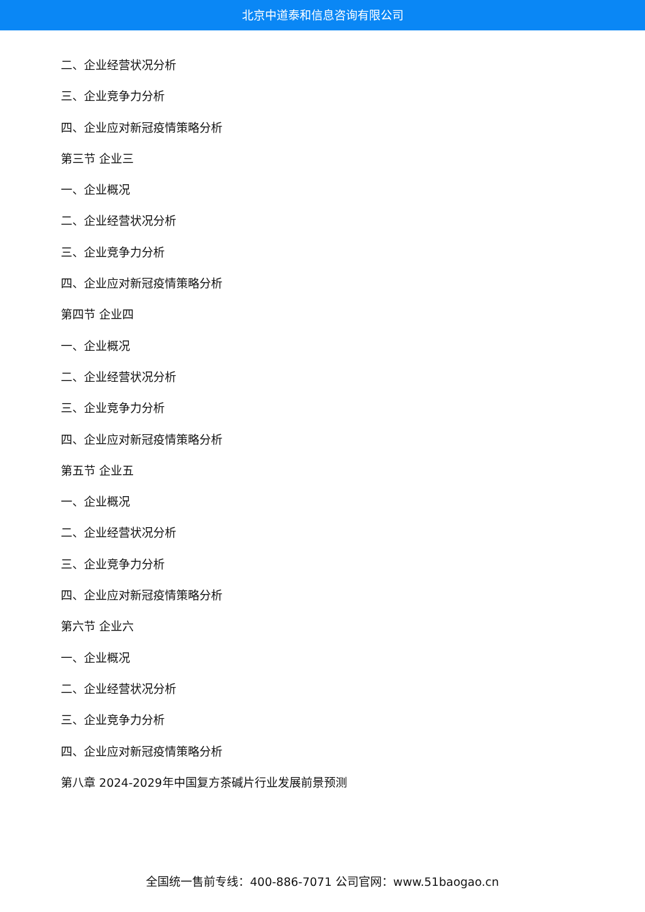北京中道泰和信息咨询有限公司
二、企业经营状况分析
三、企业竞争力分析
四、企业应对新冠疫情策略分析
第三节 企业三
一、企业概况
二、企业经营状况分析
三、企业竞争力分析
四、企业应对新冠疫情策略分析
第四节 企业四
一、企业概况
二、企业经营状况分析
三、企业竞争力分析
四、企业应对新冠疫情策略分析
第五节 企业五
一、企业概况
二、企业经营状况分析
三、企业竞争力分析
四、企业应对新冠疫情策略分析
第六节 企业六
一、企业概况
二、企业经营状况分析
三、企业竞争力分析
四、企业应对新冠疫情策略分析
第八章 2024-2029年中国复方茶碱片行业发展前景预测
全国统一售前专线：400-886-7071 公司官网：www.51baogao.cn